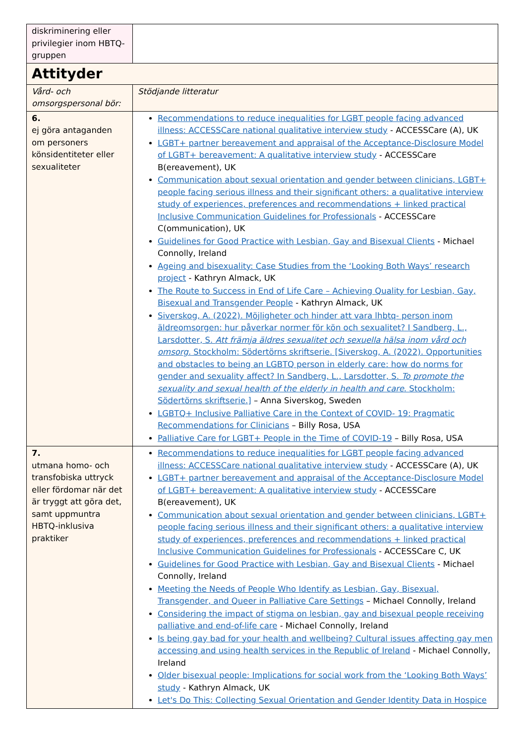| diskriminering eller privilegier inom HBTQ-gruppen | |
| Attityder | |
| Vård- och omsorgspersonal bör: | Stödjande litteratur |
| 6. ej göra antaganden om personers könsidentiteter eller sexualiteter | Recommendations to reduce inequalities for LGBT people facing advanced illness: ACCESSCare national qualitative interview study - ACCESSCare (A), UK LGBT+ partner bereavement and appraisal of the Acceptance-Disclosure Model of LGBT+ bereavement: A qualitative interview study - ACCESSCare B(ereavement), UK Communication about sexual orientation and gender between clinicians, LGBT+ people facing serious illness and their significant others: a qualitative interview study of experiences, preferences and recommendations + linked practical Inclusive Communication Guidelines for Professionals - ACCESSCare C(ommunication), UK Guidelines for Good Practice with Lesbian, Gay and Bisexual Clients - Michael Connolly, Ireland Ageing and bisexuality: Case Studies from the ‘Looking Both Ways’ research project - Kathryn Almack, UK The Route to Success in End of Life Care – Achieving Quality for Lesbian, Gay, Bisexual and Transgender People - Kathryn Almack, UK Siverskog, A. (2022). Möjligheter och hinder att vara lhbtq- person inom äldreomsorgen: hur påverkar normer för kön och sexualitet? I Sandberg, L., Larsdotter, S. Att främja äldres sexualitet och sexuella hälsa inom vård och omsorg. Stockholm: Södertörns skriftserie. [Siverskog, A. (2022). Opportunities and obstacles to being an LGBTQ person in elderly care: how do norms for gender and sexuality affect? In Sandberg, L., Larsdotter, S. To promote the sexuality and sexual health of the elderly in health and care . Stockholm: Södertörns skriftserie.] – Anna Siverskog, Sweden LGBTQ+ Inclusive Palliative Care in the Context of COVID- 19: Pragmatic Recommendations for Clinicians – Billy Rosa, USA Palliative Care for LGBT+ People in the Time of COVID-19 – Billy Rosa, USA |
| 7. utmana homo- och transfobiska uttryck eller fördomar när det är tryggt att göra det, samt uppmuntra HBTQ-inklusiva praktiker | Recommendations to reduce inequalities for LGBT people facing advanced illness: ACCESSCare national qualitative interview study - ACCESSCare (A), UK LGBT+ partner bereavement and appraisal of the Acceptance-Disclosure Model of LGBT+ bereavement: A qualitative interview study - ACCESSCare B(ereavement), UK Communication about sexual orientation and gender between clinicians, LGBT+ people facing serious illness and their significant others: a qualitative interview study of experiences, preferences and recommendations + linked practical Inclusive Communication Guidelines for Professionals - ACCESSCare C, UK Guidelines for Good Practice with Lesbian, Gay and Bisexual Clients - Michael Connolly, Ireland Meeting the Needs of People Who Identify as Lesbian, Gay, Bisexual, Transgender, and Queer in Palliative Care Settings – Michael Connolly, Ireland Considering the impact of stigma on lesbian, gay and bisexual people receiving palliative and end-of-life care - Michael Connolly, Ireland Is being gay bad for your health and wellbeing? Cultural issues affecting gay men accessing and using health services in the Republic of Ireland - Michael Connolly, Ireland Older bisexual people: Implications for social work from the ‘Looking Both Ways’ study - Kathryn Almack, UK Let's Do This: Collecting Sexual Orientation and Gender Identity Data in Hospice |